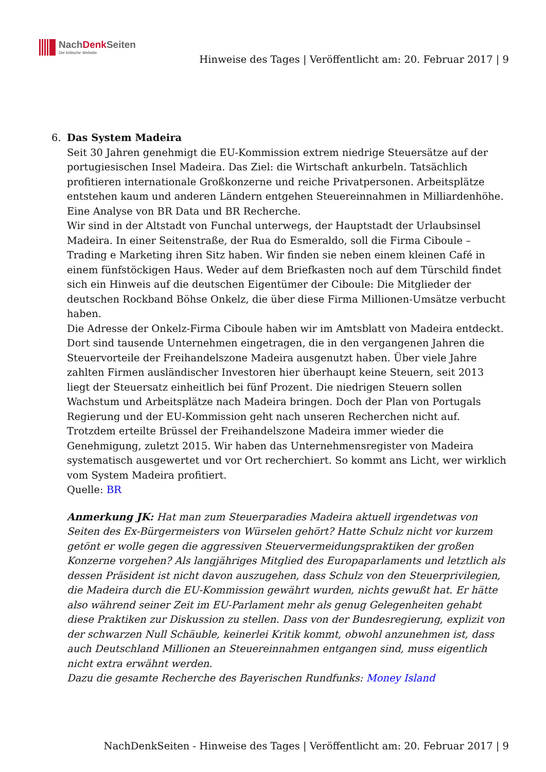NachDenk Seiten
Die kritische Website
Hinweise des Tages | Veröffentlicht am: 20. Februar 2017 | 9
6. Das System Madeira
Seit 30 Jahren genehmigt die EU-Kommission extrem niedrige Steuersätze auf der portugiesischen Insel Madeira. Das Ziel: die Wirtschaft ankurbeln. Tatsächlich profitieren internationale Großkonzerne und reiche Privatpersonen. Arbeitsplätze entstehen kaum und anderen Ländern entgehen Steuereinnahmen in Milliardenhöhe. Eine Analyse von BR Data und BR Recherche.
Wir sind in der Altstadt von Funchal unterwegs, der Hauptstadt der Urlaubsinsel Madeira. In einer Seitenstraße, der Rua do Esmeraldo, soll die Firma Ciboule – Trading e Marketing ihren Sitz haben. Wir finden sie neben einem kleinen Café in einem fünfstöckigen Haus. Weder auf dem Briefkasten noch auf dem Türschild findet sich ein Hinweis auf die deutschen Eigentümer der Ciboule: Die Mitglieder der deutschen Rockband Böhse Onkelz, die über diese Firma Millionen-Umsätze verbucht haben.
Die Adresse der Onkelz-Firma Ciboule haben wir im Amtsblatt von Madeira entdeckt. Dort sind tausende Unternehmen eingetragen, die in den vergangenen Jahren die Steuervorteile der Freihandelszone Madeira ausgenutzt haben. Über viele Jahre zahlten Firmen ausländischer Investoren hier überhaupt keine Steuern, seit 2013 liegt der Steuersatz einheitlich bei fünf Prozent. Die niedrigen Steuern sollen Wachstum und Arbeitsplätze nach Madeira bringen. Doch der Plan von Portugals Regierung und der EU-Kommission geht nach unseren Recherchen nicht auf. Trotzdem erteilte Brüssel der Freihandelszone Madeira immer wieder die Genehmigung, zuletzt 2015. Wir haben das Unternehmensregister von Madeira systematisch ausgewertet und vor Ort recherchiert. So kommt ans Licht, wer wirklich vom System Madeira profitiert.
Quelle: BR
Anmerkung JK: Hat man zum Steuerparadies Madeira aktuell irgendetwas von Seiten des Ex-Bürgermeisters von Würselen gehört? Hatte Schulz nicht vor kurzem getönt er wolle gegen die aggressiven Steuervermeidungspraktiken der großen Konzerne vorgehen? Als langjähriges Mitglied des Europaparlaments und letztlich als dessen Präsident ist nicht davon auszugehen, dass Schulz von den Steuerprivilegien, die Madeira durch die EU-Kommission gewährt wurden, nichts gewußt hat. Er hätte also während seiner Zeit im EU-Parlament mehr als genug Gelegenheiten gehabt diese Praktiken zur Diskussion zu stellen. Dass von der Bundesregierung, explizit von der schwarzen Null Schäuble, keinerlei Kritik kommt, obwohl anzunehmen ist, dass auch Deutschland Millionen an Steuereinnahmen entgangen sind, muss eigentlich nicht extra erwähnt werden.
Dazu die gesamte Recherche des Bayerischen Rundfunks: Money Island
NachDenkSeiten - Hinweise des Tages | Veröffentlicht am: 20. Februar 2017 | 9